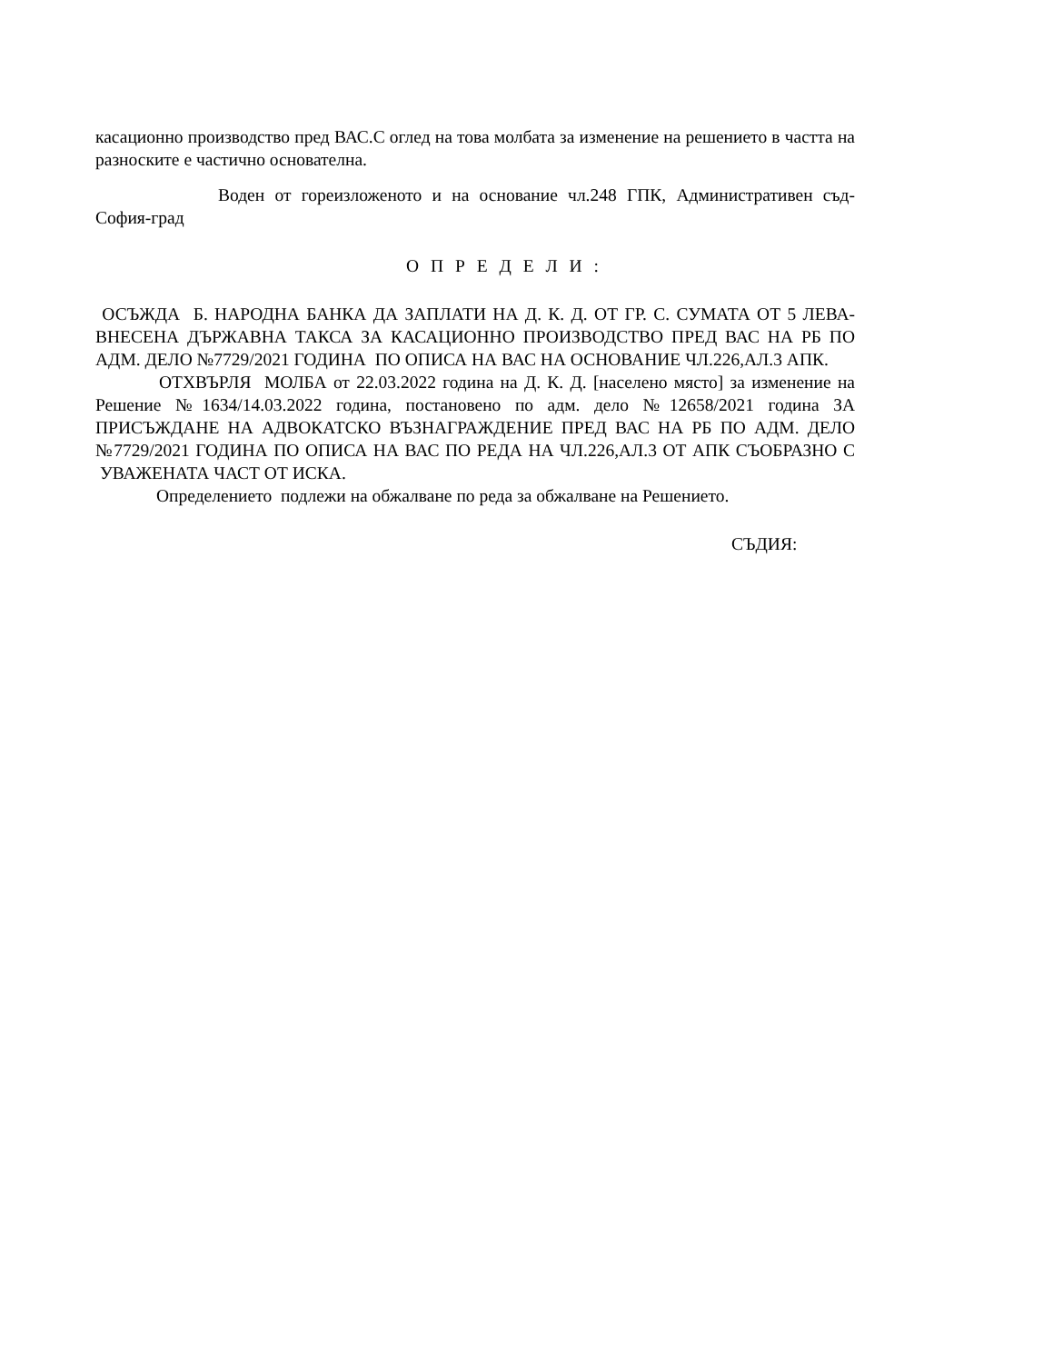касационно производство пред ВАС.С оглед на това молбата за изменение на решението в частта на разноските е частично основателна.
Воден от гореизложеното и на основание чл.248 ГПК, Административен съд-София-град
О П Р Е Д Е Л И :
ОСЪЖДА Б. НАРОДНА БАНКА ДА ЗАПЛАТИ НА Д. К. Д. ОТ ГР. С. СУМАТА ОТ 5 ЛЕВА- ВНЕСЕНА ДЪРЖАВНА ТАКСА ЗА КАСАЦИОННО ПРОИЗВОДСТВО ПРЕД ВАС НА РБ ПО АДМ. ДЕЛО №7729/2021 ГОДИНА ПО ОПИСА НА ВАС НА ОСНОВАНИЕ ЧЛ.226,АЛ.3 АПК.
ОТХВЪРЛЯ МОЛБА от 22.03.2022 година на Д. К. Д. [населено място] за изменение на Решение №1634/14.03.2022 година, постановено по адм. дело №12658/2021 година ЗА ПРИСЪЖДАНЕ НА АДВОКАТСКО ВЪЗНАГРАЖДЕНИЕ ПРЕД ВАС НА РБ ПО АДМ. ДЕЛО №7729/2021 ГОДИНА ПО ОПИСА НА ВАС ПО РЕДА НА ЧЛ.226,АЛ.3 ОТ АПК СЪОБРАЗНО С УВАЖЕНАТА ЧАСТ ОТ ИСКА.
Определението подлежи на обжалване по реда за обжалване на Решението.
СЪДИЯ: